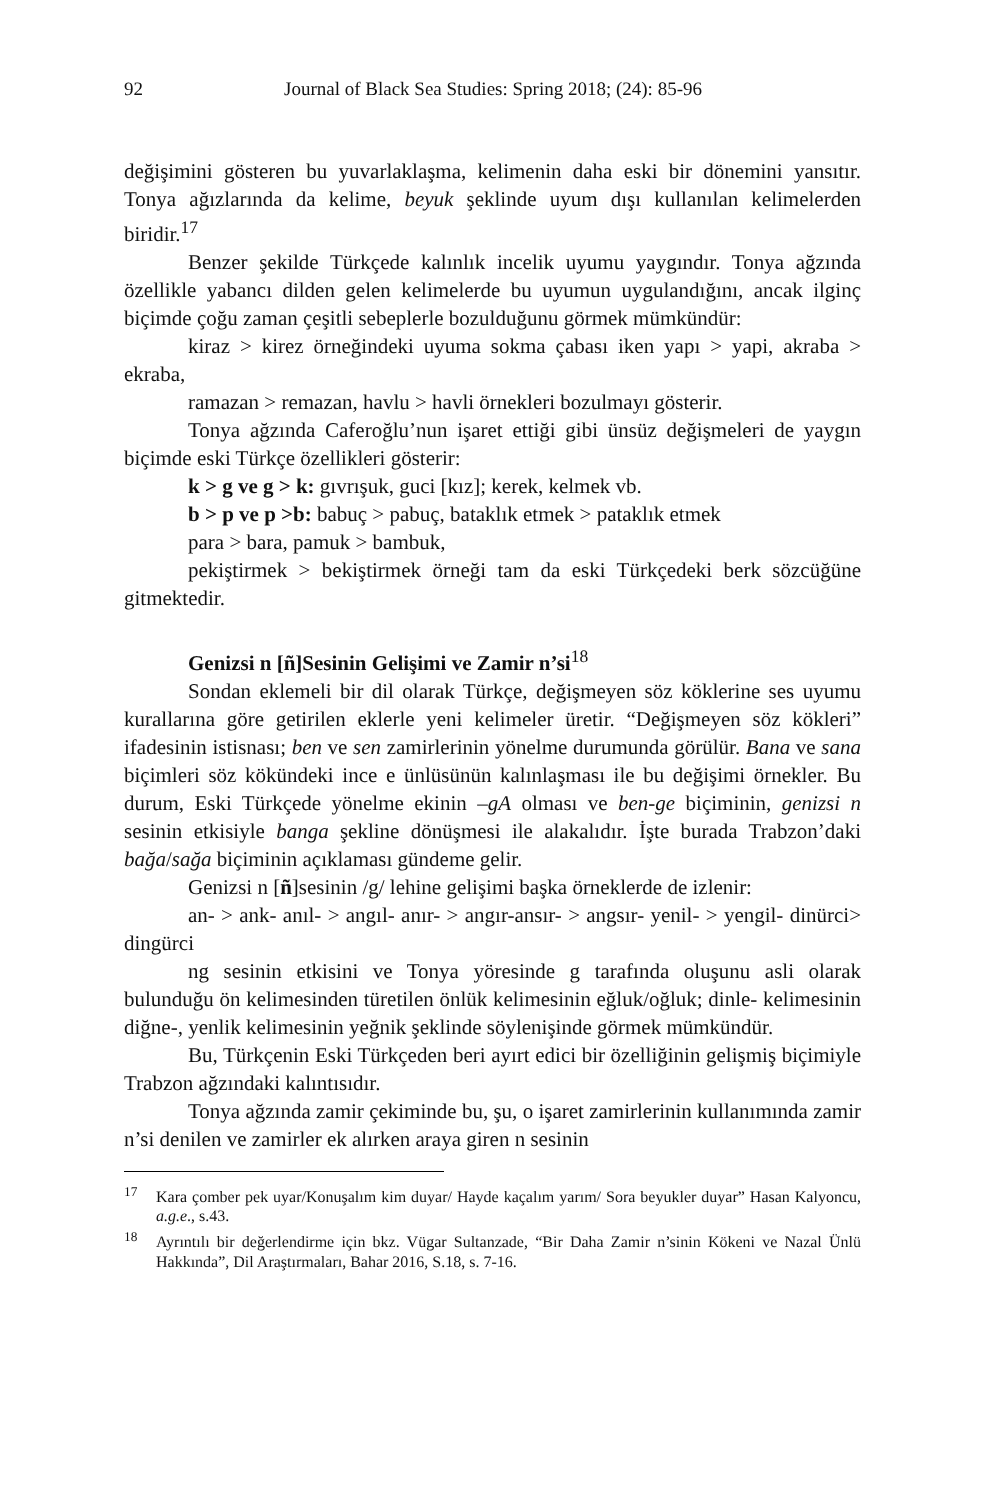92 Journal of Black Sea Studies: Spring 2018; (24): 85-96
değişimini gösteren bu yuvarlaklaşma, kelimenin daha eski bir dönemini yansıtır. Tonya ağızlarında da kelime, beyuk şeklinde uyum dışı kullanılan kelimelerden biridir.<sup>17</sup>
Benzer şekilde Türkçede kalınlık incelik uyumu yaygındır. Tonya ağzında özellikle yabancı dilden gelen kelimelerde bu uyumun uygulandığını, ancak ilginç biçimde çoğu zaman çeşitli sebeplerle bozulduğunu görmek mümkündür:
kiraz > kirez örneğindeki uyuma sokma çabası iken yapı > yapi, akraba > ekraba,
ramazan > remazan, havlu > havli örnekleri bozulmayı gösterir.
Tonya ağzında Caferoğlu’nun işaret ettiği gibi ünsüz değişmeleri de yaygın biçimde eski Türkçe özellikleri gösterir:
k > g ve g > k: gıvrışuk, guci [kız]; kerek, kelmek vb.
b > p ve p >b: babuç > pabuç, bataklık etmek > pataklık etmek
para > bara, pamuk > bambuk,
pekiştirmek > bekiştirmek örneği tam da eski Türkçedeki berk sözcüğüne gitmektedir.
Genizsi n [ñ]Sesinin Gelişimi ve Zamir n’si<sup>18</sup>
Sondan eklemeli bir dil olarak Türkçe, değişmeyen söz köklerine ses uyumu kurallarına göre getirilen eklerle yeni kelimeler üretir. “Değişmeyen söz kökleri” ifadesinin istisnası; ben ve sen zamirlerinin yönelme durumunda görülür. Bana ve sana biçimleri söz kökündeki ince e ünlüsünün kalınlaşması ile bu değişimi örnekler. Bu durum, Eski Türkçede yönelme ekinin –gA olması ve ben-ge biçiminin, genizsi n sesinin etkisiyle banga şekline dönüşmesi ile alakalıdır. İşte burada Trabzon’daki bağa/sağa biçiminin açıklaması gündeme gelir.
Genizsi n [ñ]sesinin /g/ lehine gelişimi başka örneklerde de izlenir:
an- > ank- anıl- > angıl- anır- > angır-ansır- > angsır- yenil- > yengil- dinürci> dingürci
ng sesinin etkisini ve Tonya yöresinde g tarafında oluşunu asli olarak bulunduğu ön kelimesinden türetilen önlük kelimesinin eğluk/oğluk; dinle- kelimesinin diğne-, yenlik kelimesinin yeğnik şeklinde söylenişinde görmek mümkündür.
Bu, Türkçenin Eski Türkçeden beri ayırt edici bir özelliğinin gelişmiş biçimiyle Trabzon ağzındaki kalıntısıdır.
Tonya ağzında zamir çekiminde bu, şu, o işaret zamirlerinin kullanımında zamir n’si denilen ve zamirler ek alırken araya giren n sesinin
<sup>17</sup> Kara çomber pek uyar/Konuşalım kim duyar/ Hayde kaçalım yarım/ Sora beyukler duyar” Hasan Kalyoncu, a.g.e., s.43.
<sup>18</sup> Ayrıntılı bir değerlendirme için bkz. Vügar Sultanzade, “Bir Daha Zamir n’sinin Kökeni ve Nazal Ünlü Hakkında”, Dil Araştırmaları, Bahar 2016, S.18, s. 7-16.